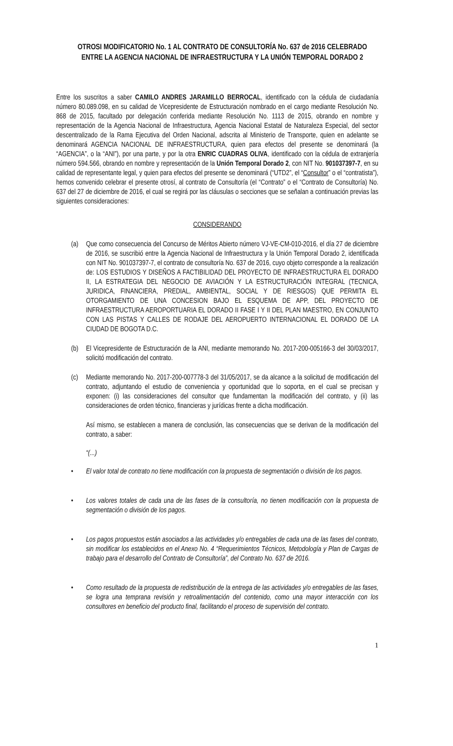OTROSI MODIFICATORIO No. 1 AL CONTRATO DE CONSULTORÍA No. 637 de 2016 CELEBRADO ENTRE LA AGENCIA NACIONAL DE INFRAESTRUCTURA Y LA UNIÓN TEMPORAL DORADO 2
Entre los suscritos a saber CAMILO ANDRES JARAMILLO BERROCAL, identificado con la cédula de ciudadanía número 80.089.098, en su calidad de Vicepresidente de Estructuración nombrado en el cargo mediante Resolución No. 868 de 2015, facultado por delegación conferida mediante Resolución No. 1113 de 2015, obrando en nombre y representación de la Agencia Nacional de Infraestructura, Agencia Nacional Estatal de Naturaleza Especial, del sector descentralizado de la Rama Ejecutiva del Orden Nacional, adscrita al Ministerio de Transporte, quien en adelante se denominará AGENCIA NACIONAL DE INFRAESTRUCTURA, quien para efectos del presente se denominará (la “AGENCIA”, o la “ANI”), por una parte, y por la otra ENRIC CUADRAS OLIVA, identificado con la cédula de extranjería número 594.566, obrando en nombre y representación de la Unión Temporal Dorado 2, con NIT No. 901037397-7, en su calidad de representante legal, y quien para efectos del presente se denominará (“UTD2”, el “Consultor” o el “contratista”), hemos convenido celebrar el presente otrosí, al contrato de Consultoría (el “Contrato” o el “Contrato de Consultoría) No. 637 del 27 de diciembre de 2016, el cual se regirá por las cláusulas o secciones que se señalan a continuación previas las siguientes consideraciones:
CONSIDERANDO
(a) Que como consecuencia del Concurso de Méritos Abierto número VJ-VE-CM-010-2016, el día 27 de diciembre de 2016, se suscribió entre la Agencia Nacional de Infraestructura y la Unión Temporal Dorado 2, identificada con NIT No. 901037397-7, el contrato de consultoría No. 637 de 2016, cuyo objeto corresponde a la realización de: LOS ESTUDIOS Y DISEÑOS A FACTIBILIDAD DEL PROYECTO DE INFRAESTRUCTURA EL DORADO II, LA ESTRATEGIA DEL NEGOCIO DE AVIACIÓN Y LA ESTRUCTURACIÓN INTEGRAL (TECNICA, JURIDICA, FINANCIERA, PREDIAL, AMBIENTAL, SOCIAL Y DE RIESGOS) QUE PERMITA EL OTORGAMIENTO DE UNA CONCESION BAJO EL ESQUEMA DE APP, DEL PROYECTO DE INFRAESTRUCTURA AEROPORTUARIA EL DORADO II FASE I Y II DEL PLAN MAESTRO, EN CONJUNTO CON LAS PISTAS Y CALLES DE RODAJE DEL AEROPUERTO INTERNACIONAL EL DORADO DE LA CIUDAD DE BOGOTA D.C.
(b) El Vicepresidente de Estructuración de la ANI, mediante memorando No. 2017-200-005166-3 del 30/03/2017, solicitó modificación del contrato.
(c) Mediante memorando No. 2017-200-007778-3 del 31/05/2017, se da alcance a la solicitud de modificación del contrato, adjuntando el estudio de conveniencia y oportunidad que lo soporta, en el cual se precisan y exponen: (i) las consideraciones del consultor que fundamentan la modificación del contrato, y (ii) las consideraciones de orden técnico, financieras y jurídicas frente a dicha modificación.
Así mismo, se establecen a manera de conclusión, las consecuencias que se derivan de la modificación del contrato, a saber:
“(...)
• El valor total de contrato no tiene modificación con la propuesta de segmentación o división de los pagos.
• Los valores totales de cada una de las fases de la consultoría, no tienen modificación con la propuesta de segmentación o división de los pagos.
• Los pagos propuestos están asociados a las actividades y/o entregables de cada una de las fases del contrato, sin modificar los establecidos en el Anexo No. 4 “Requerimientos Técnicos, Metodología y Plan de Cargas de trabajo para el desarrollo del Contrato de Consultoría”, del Contrato No. 637 de 2016.
• Como resultado de la propuesta de redistribución de la entrega de las actividades y/o entregables de las fases, se logra una temprana revisión y retroalimentación del contenido, como una mayor interacción con los consultores en beneficio del producto final, facilitando el proceso de supervisión del contrato.
1